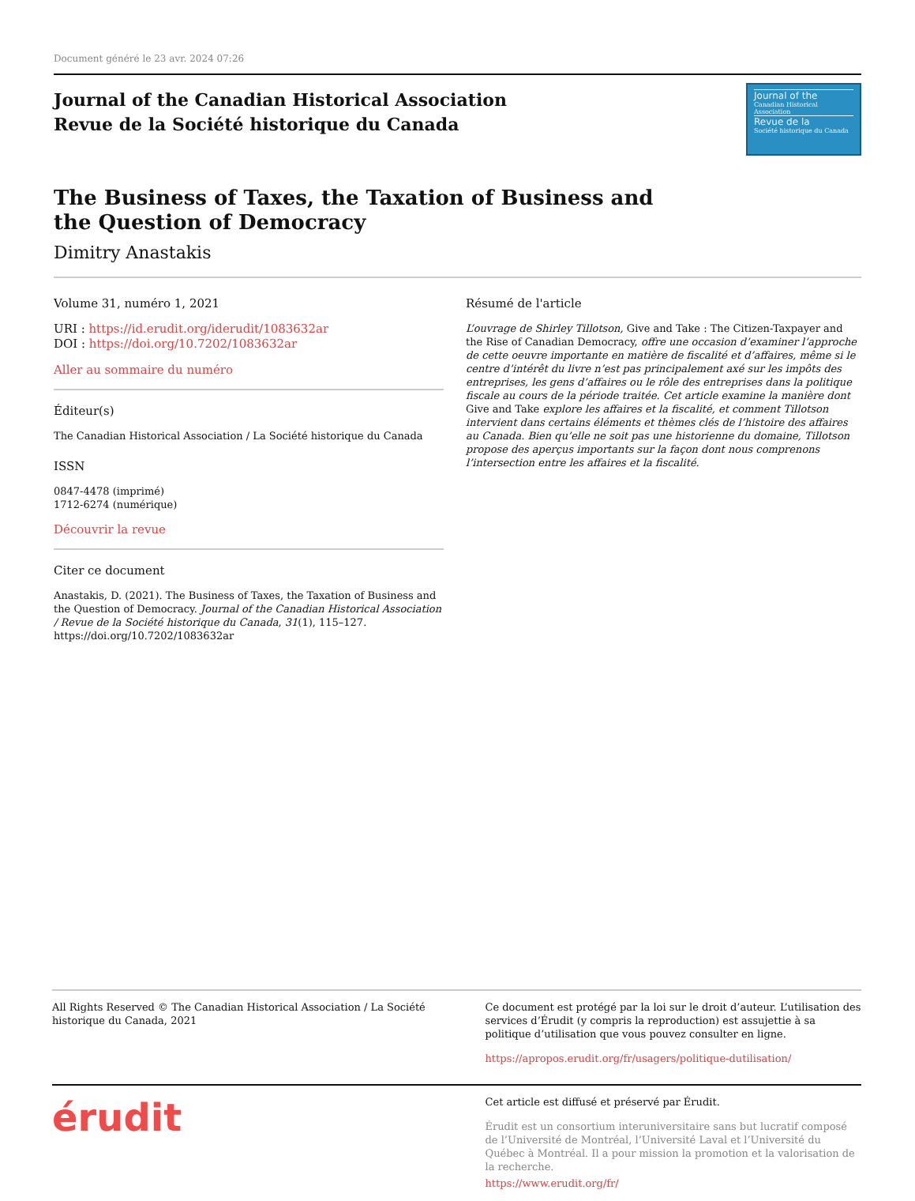Document généré le 23 avr. 2024 07:26
Journal of the Canadian Historical Association
Revue de la Société historique du Canada
Journal of the
Canadian Historical Association
Revue de la
Société historique du Canada
The Business of Taxes, the Taxation of Business and the Question of Democracy
Dimitry Anastakis
Volume 31, numéro 1, 2021
URI : https://id.erudit.org/iderudit/1083632ar
DOI : https://doi.org/10.7202/1083632ar
Aller au sommaire du numéro
Éditeur(s)
The Canadian Historical Association / La Société historique du Canada
ISSN
0847-4478 (imprimé)
1712-6274 (numérique)
Découvrir la revue
Citer ce document
Anastakis, D. (2021). The Business of Taxes, the Taxation of Business and the Question of Democracy. Journal of the Canadian Historical Association / Revue de la Société historique du Canada, 31(1), 115–127. https://doi.org/10.7202/1083632ar
Résumé de l'article
L’ouvrage de Shirley Tillotson, Give and Take : The Citizen-Taxpayer and the Rise of Canadian Democracy, offre une occasion d’examiner l’approche de cette oeuvre importante en matière de fiscalité et d’affaires, même si le centre d’intérêt du livre n’est pas principalement axé sur les impôts des entreprises, les gens d’affaires ou le rôle des entreprises dans la politique fiscale au cours de la période traitée. Cet article examine la manière dont Give and Take explore les affaires et la fiscalité, et comment Tillotson intervient dans certains éléments et thèmes clés de l’histoire des affaires au Canada. Bien qu’elle ne soit pas une historienne du domaine, Tillotson propose des aperçus importants sur la façon dont nous comprenons l’intersection entre les affaires et la fiscalité.
All Rights Reserved © The Canadian Historical Association / La Société historique du Canada, 2021
Ce document est protégé par la loi sur le droit d’auteur. L’utilisation des services d’Érudit (y compris la reproduction) est assujettie à sa politique d’utilisation que vous pouvez consulter en ligne.
https://apropos.erudit.org/fr/usagers/politique-dutilisation/
érudit
Cet article est diffusé et préservé par Érudit.
Érudit est un consortium interuniversitaire sans but lucratif composé de l’Université de Montréal, l’Université Laval et l’Université du Québec à Montréal. Il a pour mission la promotion et la valorisation de la recherche.
https://www.erudit.org/fr/